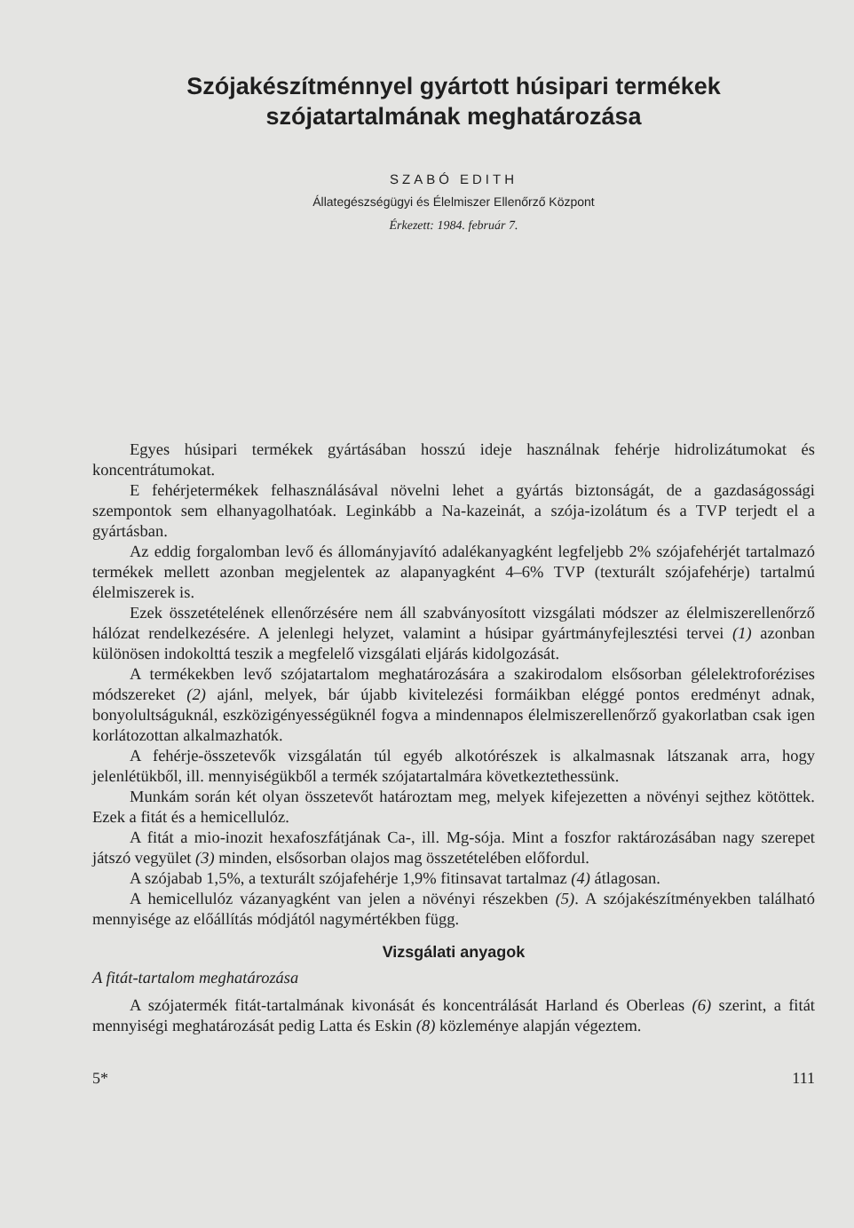Szójakészítménnyel gyártott húsipari termékek
szójatartalmának meghatározása
SZABÓ EDITH
Állategészségügyi és Élelmiszer Ellenőrző Központ
Érkezett: 1984. február 7.
Egyes húsipari termékek gyártásában hosszú ideje használnak fehérje hidrolizátumokat és koncentrátumokat.
E fehérjetermékek felhasználásával növelni lehet a gyártás biztonságát, de a gazdaságossági szempontok sem elhanyagolhatóak. Leginkább a Na-kazeinát, a szója-izolátum és a TVP terjedt el a gyártásban.
Az eddig forgalomban levő és állományjavító adalékanyagként legfeljebb 2% szójafehérjét tartalmazó termékek mellett azonban megjelentek az alapanyagként 4–6% TVP (texturált szójafehérje) tartalmú élelmiszerek is.
Ezek összetételének ellenőrzésére nem áll szabványosított vizsgálati módszer az élelmiszerellenőrző hálózat rendelkezésére. A jelenlegi helyzet, valamint a húsipar gyártmányfejlesztési tervei (1) azonban különösen indokolttá teszik a megfelelő vizsgálati eljárás kidolgozását.
A termékekben levő szójatartalom meghatározására a szakirodalom elsősorban gélelektroforézises módszereket (2) ajánl, melyek, bár újabb kivitelezési formáikban eléggé pontos eredményt adnak, bonyolultságuknál, eszközigényességüknél fogva a mindennapos élelmiszerellenőrző gyakorlatban csak igen korlátozottan alkalmazhatók.
A fehérje-összetevők vizsgálatán túl egyéb alkotórészek is alkalmasnak látszanak arra, hogy jelenlétükből, ill. mennyiségükből a termék szójatartalmára következtethessünk.
Munkám során két olyan összetevőt határoztam meg, melyek kifejezetten a növényi sejthez kötöttek. Ezek a fitát és a hemicellulóz.
A fitát a mio-inozit hexafoszfátjának Ca-, ill. Mg-sója. Mint a foszfor raktározásában nagy szerepet játszó vegyület (3) minden, elsősorban olajos mag összetételében előfordul.
A szójabab 1,5%, a texturált szójafehérje 1,9% fitinsavat tartalmaz (4) átlagosan.
A hemicellulóz vázanyagként van jelen a növényi részekben (5). A szójakészítményekben található mennyisége az előállítás módjától nagymértékben függ.
Vizsgálati anyagok
A fitát-tartalom meghatározása
A szójatermék fitát-tartalmának kivonását és koncentrálását Harland és Oberleas (6) szerint, a fitát mennyiségi meghatározását pedig Latta és Eskin (8) közleménye alapján végeztem.
5* 111